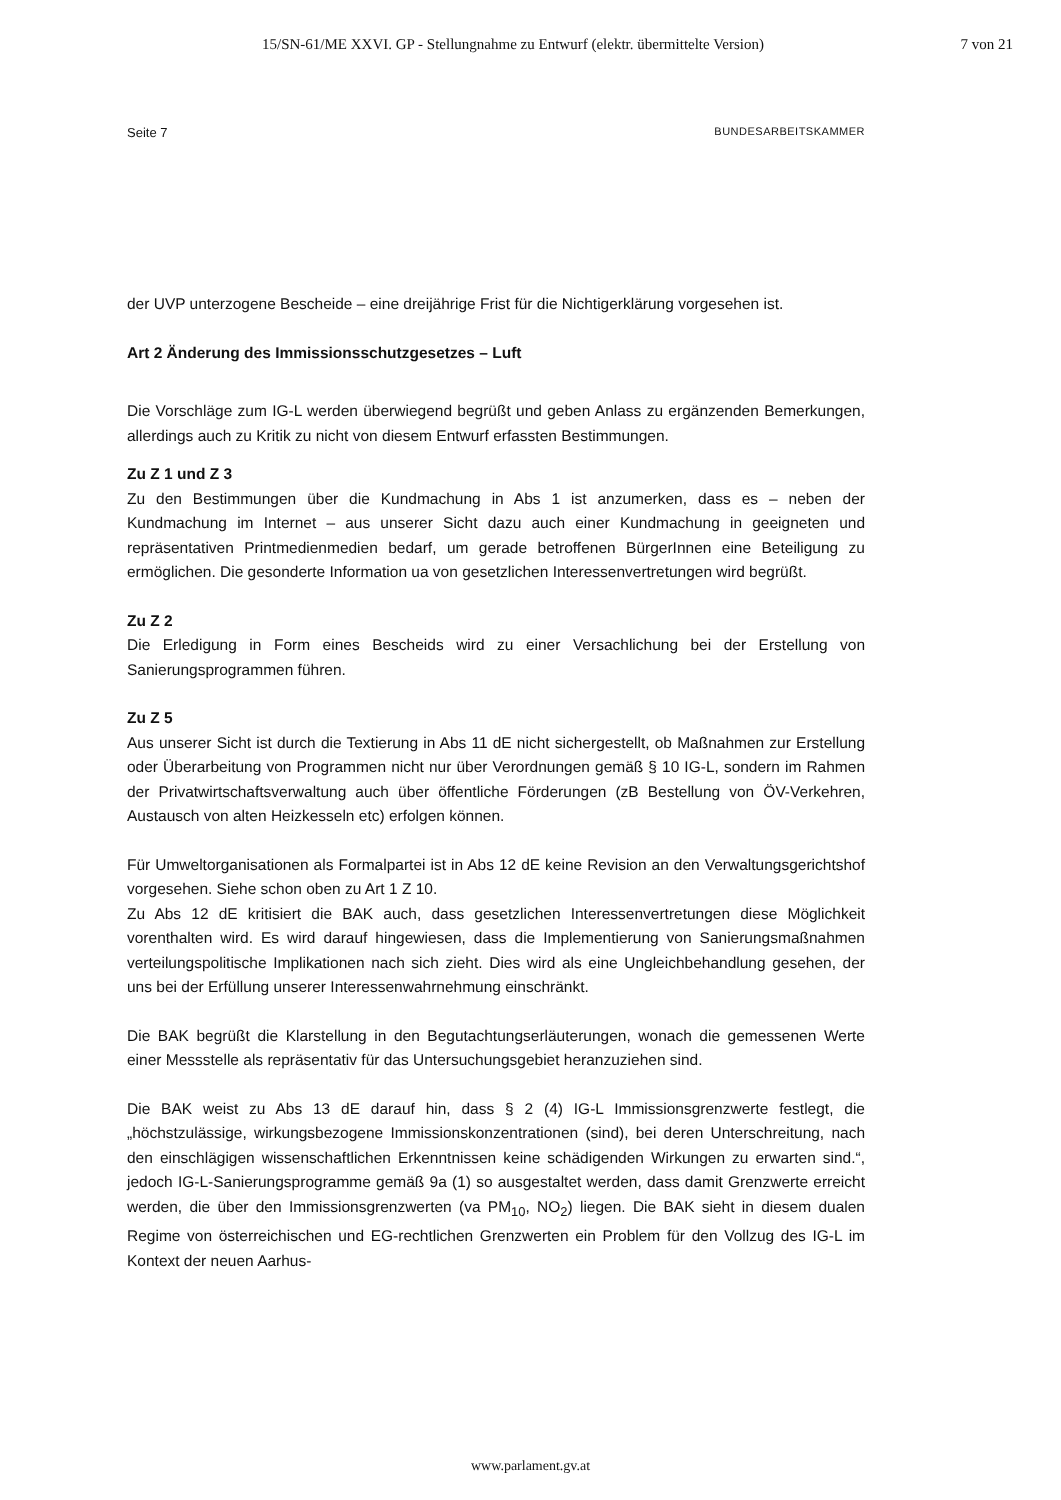15/SN-61/ME XXVI. GP - Stellungnahme zu Entwurf (elektr. übermittelte Version) 7 von 21
Seite 7 BUNDESARBEITSKAMMER
der UVP unterzogene Bescheide – eine dreijährige Frist für die Nichtigerklärung vorgesehen ist.
Art 2 Änderung des Immissionsschutzgesetzes – Luft
Die Vorschläge zum IG-L werden überwiegend begrüßt und geben Anlass zu ergänzenden Bemerkungen, allerdings auch zu Kritik zu nicht von diesem Entwurf erfassten Bestimmungen.
Zu Z 1 und Z 3
Zu den Bestimmungen über die Kundmachung in Abs 1 ist anzumerken, dass es – neben der Kundmachung im Internet – aus unserer Sicht dazu auch einer Kundmachung in geeigneten und repräsentativen Printmedienmedien bedarf, um gerade betroffenen BürgerInnen eine Beteiligung zu ermöglichen. Die gesonderte Information ua von gesetzlichen Interessenvertretungen wird begrüßt.
Zu Z 2
Die Erledigung in Form eines Bescheids wird zu einer Versachlichung bei der Erstellung von Sanierungsprogrammen führen.
Zu Z 5
Aus unserer Sicht ist durch die Textierung in Abs 11 dE nicht sichergestellt, ob Maßnahmen zur Erstellung oder Überarbeitung von Programmen nicht nur über Verordnungen gemäß § 10 IG-L, sondern im Rahmen der Privatwirtschaftsverwaltung auch über öffentliche Förderungen (zB Bestellung von ÖV-Verkehren, Austausch von alten Heizkesseln etc) erfolgen können.
Für Umweltorganisationen als Formalpartei ist in Abs 12 dE keine Revision an den Verwaltungsgerichtshof vorgesehen. Siehe schon oben zu Art 1 Z 10.
Zu Abs 12 dE kritisiert die BAK auch, dass gesetzlichen Interessenvertretungen diese Möglichkeit vorenthalten wird. Es wird darauf hingewiesen, dass die Implementierung von Sanierungsmaßnahmen verteilungspolitische Implikationen nach sich zieht. Dies wird als eine Ungleichbehandlung gesehen, der uns bei der Erfüllung unserer Interessenwahrnehmung einschränkt.
Die BAK begrüßt die Klarstellung in den Begutachtungserläuterungen, wonach die gemessenen Werte einer Messstelle als repräsentativ für das Untersuchungsgebiet heranzuziehen sind.
Die BAK weist zu Abs 13 dE darauf hin, dass § 2 (4) IG-L Immissionsgrenzwerte festlegt, die „höchstzulässige, wirkungsbezogene Immissionskonzentrationen (sind), bei deren Unterschreitung, nach den einschlägigen wissenschaftlichen Erkenntnissen keine schädigenden Wirkungen zu erwarten sind.“, jedoch IG-L-Sanierungsprogramme gemäß 9a (1) so ausgestaltet werden, dass damit Grenzwerte erreicht werden, die über den Immissionsgrenzwerten (va PM<sub>10</sub>, NO<sub>2</sub>) liegen. Die BAK sieht in diesem dualen Regime von österreichischen und EG-rechtlichen Grenzwerten ein Problem für den Vollzug des IG-L im Kontext der neuen Aarhus-
www.parlament.gv.at